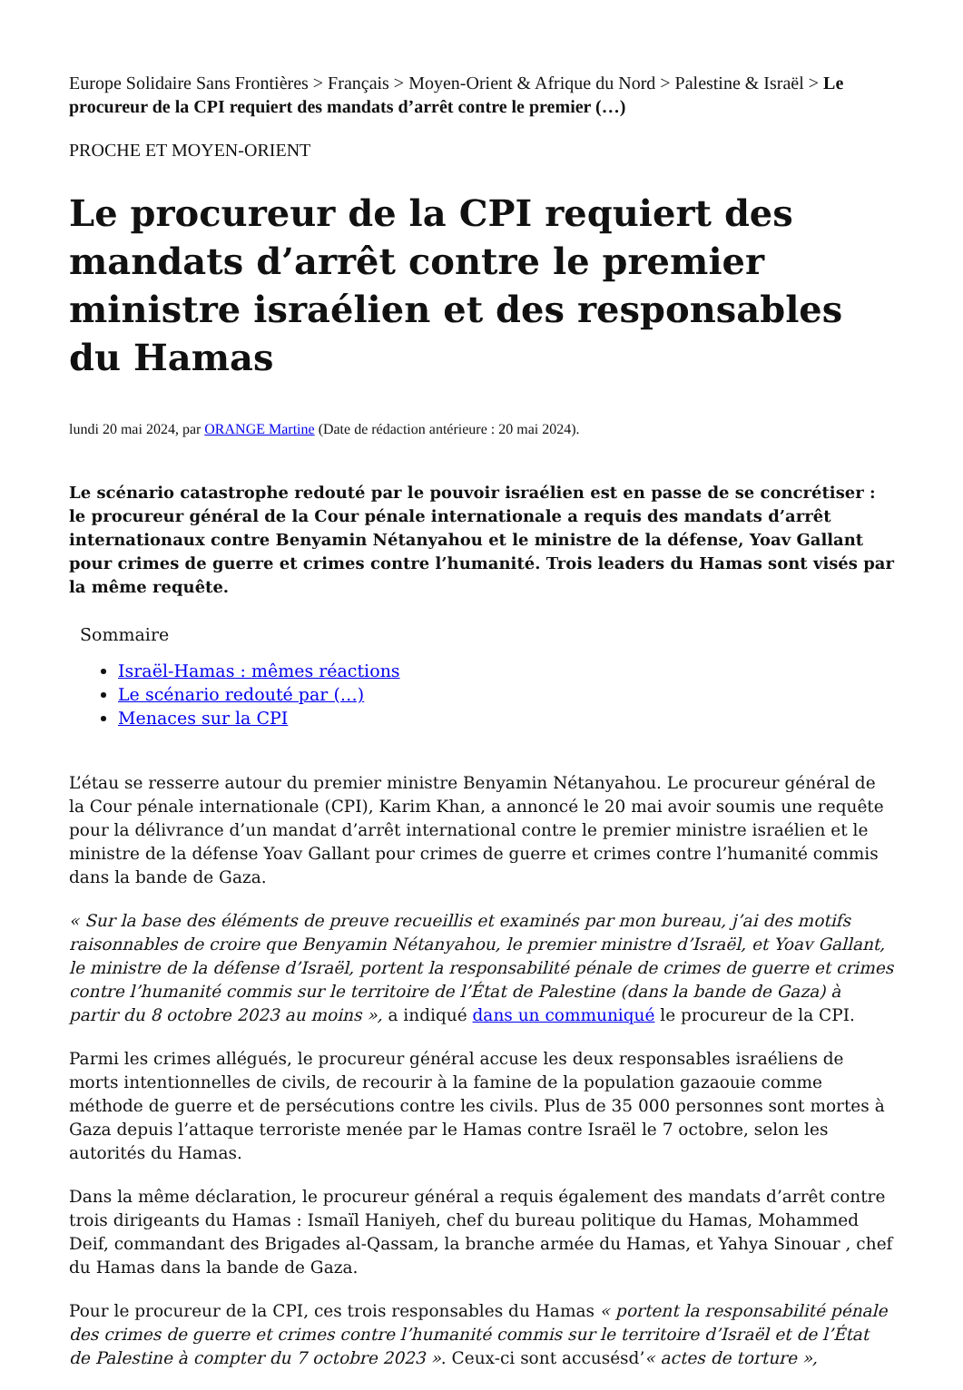Europe Solidaire Sans Frontières > Français > Moyen-Orient & Afrique du Nord > Palestine & Israël > Le procureur de la CPI requiert des mandats d’arrêt contre le premier (…)
PROCHE ET MOYEN-ORIENT
Le procureur de la CPI requiert des mandats d’arrêt contre le premier ministre israélien et des responsables du Hamas
lundi 20 mai 2024, par ORANGE Martine (Date de rédaction antérieure : 20 mai 2024).
Le scénario catastrophe redouté par le pouvoir israélien est en passe de se concrétiser : le procureur général de la Cour pénale internationale a requis des mandats d’arrêt internationaux contre Benyamin Nétanyahou et le ministre de la défense, Yoav Gallant pour crimes de guerre et crimes contre l’humanité. Trois leaders du Hamas sont visés par la même requête.
Sommaire
Israël-Hamas : mêmes réactions
Le scénario redouté par (…)
Menaces sur la CPI
L’étau se resserre autour du premier ministre Benyamin Nétanyahou. Le procureur général de la Cour pénale internationale (CPI), Karim Khan, a annoncé le 20 mai avoir soumis une requête pour la délivrance d’un mandat d’arrêt international contre le premier ministre israélien et le ministre de la défense Yoav Gallant pour crimes de guerre et crimes contre l’humanité commis dans la bande de Gaza.
« Sur la base des éléments de preuve recueillis et examinés par mon bureau, j’ai des motifs raisonnables de croire que Benyamin Nétanyahou, le premier ministre d’Israël, et Yoav Gallant, le ministre de la défense d’Israël, portent la responsabilité pénale de crimes de guerre et crimes contre l’humanité commis sur le territoire de l’État de Palestine (dans la bande de Gaza) à partir du 8 octobre 2023 au moins », a indiqué dans un communiqué le procureur de la CPI.
Parmi les crimes allégués, le procureur général accuse les deux responsables israéliens de morts intentionnelles de civils, de recourir à la famine de la population gazaouie comme méthode de guerre et de persécutions contre les civils. Plus de 35 000 personnes sont mortes à Gaza depuis l’attaque terroriste menée par le Hamas contre Israël le 7 octobre, selon les autorités du Hamas.
Dans la même déclaration, le procureur général a requis également des mandats d’arrêt contre trois dirigeants du Hamas : Ismaïl Haniyeh, chef du bureau politique du Hamas, Mohammed Deif, commandant des Brigades al-Qassam, la branche armée du Hamas, et Yahya Sinouar , chef du Hamas dans la bande de Gaza.
Pour le procureur de la CPI, ces trois responsables du Hamas « portent la responsabilité pénale des crimes de guerre et crimes contre l’humanité commis sur le territoire d’Israël et de l’État de Palestine à compter du 7 octobre 2023 ». Ceux-ci sont accusésd’« actes de torture »,